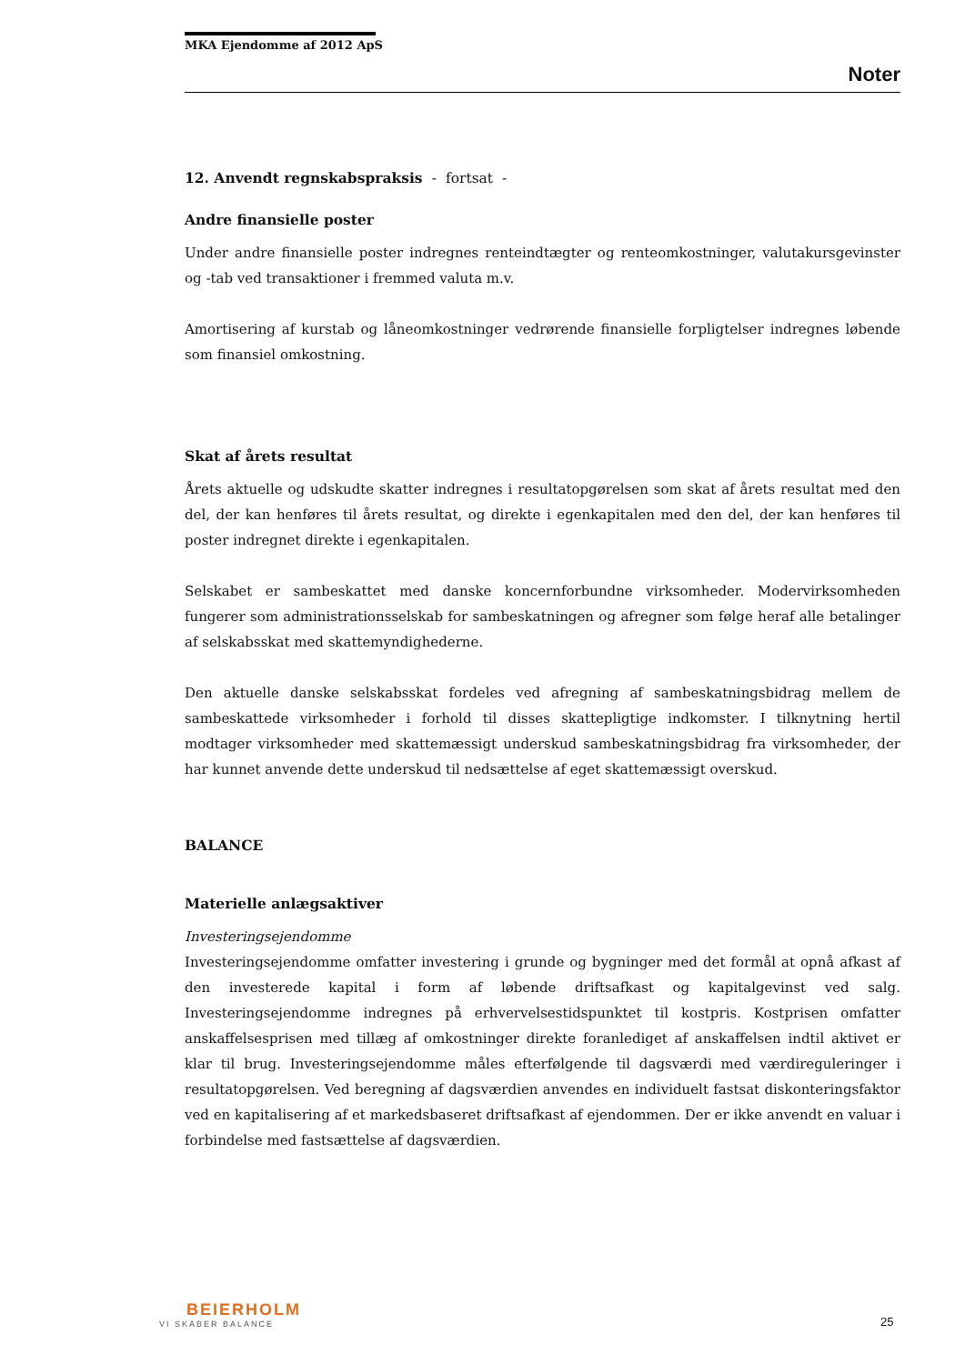MKA Ejendomme af 2012 ApS
Noter
12. Anvendt regnskabspraksis - fortsat -
Andre finansielle poster
Under andre finansielle poster indregnes renteindtægter og renteomkostninger, valutakursgevinster og -tab ved transaktioner i fremmed valuta m.v.
Amortisering af kurstab og låneomkostninger vedrørende finansielle forpligtelser indregnes løbende som finansiel omkostning.
Skat af årets resultat
Årets aktuelle og udskudte skatter indregnes i resultatopgørelsen som skat af årets resultat med den del, der kan henføres til årets resultat, og direkte i egenkapitalen med den del, der kan henføres til poster indregnet direkte i egenkapitalen.
Selskabet er sambeskattet med danske koncernforbundne virksomheder. Modervirksomheden fungerer som administrationsselskab for sambeskatningen og afregner som følge heraf alle betalinger af selskabsskat med skattemyndighederne.
Den aktuelle danske selskabsskat fordeles ved afregning af sambeskatningsbidrag mellem de sambeskattede virksomheder i forhold til disses skattepligtige indkomster. I tilknytning hertil modtager virksomheder med skattemæssigt underskud sambeskatningsbidrag fra virksomheder, der har kunnet anvende dette underskud til nedsættelse af eget skattemæssigt overskud.
BALANCE
Materielle anlægsaktiver
Investeringsejendomme
Investeringsejendomme omfatter investering i grunde og bygninger med det formål at opnå afkast af den investerede kapital i form af løbende driftsafkast og kapitalgevinst ved salg. Investeringsejendomme indregnes på erhvervelsestidspunktet til kostpris. Kostprisen omfatter anskaffelsesprisen med tillæg af omkostninger direkte foranlediget af anskaffelsen indtil aktivet er klar til brug. Investeringsejendomme måles efterfølgende til dagsværdi med værdireguleringer i resultatopgørelsen. Ved beregning af dagsværdien anvendes en individuelt fastsat diskonteringsfaktor ved en kapitalisering af et markedsbaseret driftsafkast af ejendommen. Der er ikke anvendt en valuar i forbindelse med fastsættelse af dagsværdien.
BEIERHOLM
VI SKABER BALANCE
25